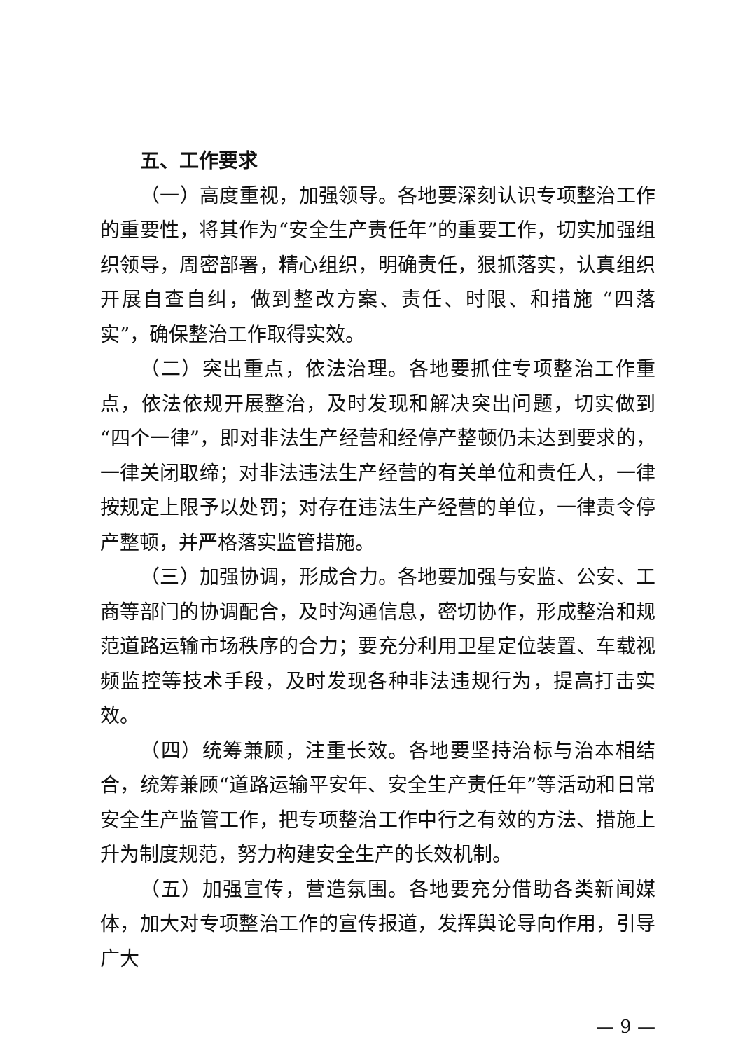五、工作要求
（一）高度重视，加强领导。各地要深刻认识专项整治工作的重要性，将其作为“安全生产责任年”的重要工作，切实加强组织领导，周密部署，精心组织，明确责任，狠抓落实，认真组织开展自查自纠，做到整改方案、责任、时限、和措施 “四落实”，确保整治工作取得实效。
（二）突出重点，依法治理。各地要抓住专项整治工作重点，依法依规开展整治，及时发现和解决突出问题，切实做到“四个一律”，即对非法生产经营和经停产整顿仍未达到要求的，一律关闭取缔；对非法违法生产经营的有关单位和责任人，一律按规定上限予以处罚；对存在违法生产经营的单位，一律责令停产整顿，并严格落实监管措施。
（三）加强协调，形成合力。各地要加强与安监、公安、工商等部门的协调配合，及时沟通信息，密切协作，形成整治和规范道路运输市场秩序的合力；要充分利用卫星定位装置、车载视频监控等技术手段，及时发现各种非法违规行为，提高打击实效。
（四）统筹兼顾，注重长效。各地要坚持治标与治本相结合，统筹兼顾“道路运输平安年、安全生产责任年”等活动和日常安全生产监管工作，把专项整治工作中行之有效的方法、措施上升为制度规范，努力构建安全生产的长效机制。
（五）加强宣传，营造氛围。各地要充分借助各类新闻媒体，加大对专项整治工作的宣传报道，发挥舆论导向作用，引导广大
— 9 —